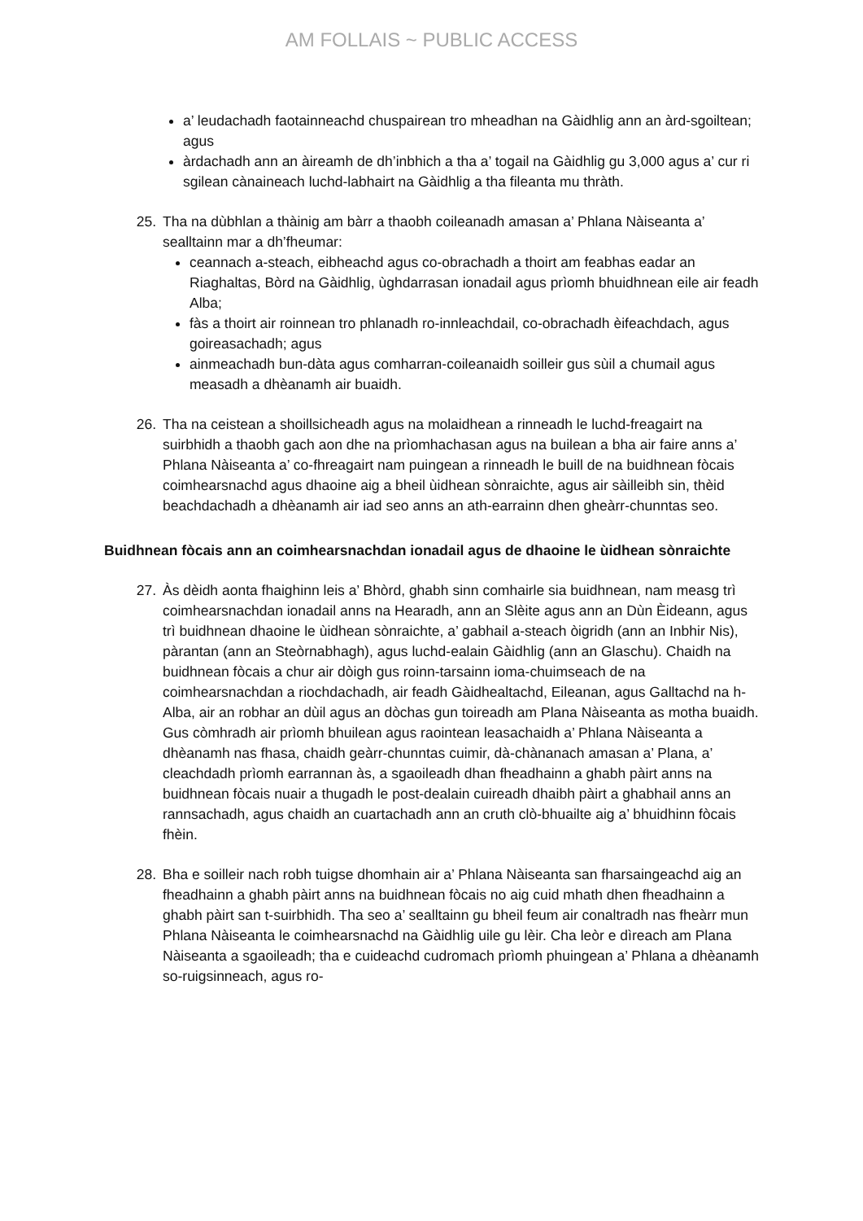AM FOLLAIS ~ PUBLIC ACCESS
a’ leudachadh faotainneachd chuspairean tro mheadhan na Gàidhlig ann an àrd-sgoiltean; agus
àrdachadh ann an àireamh de dh’inbhich a tha a’ togail na Gàidhlig gu 3,000 agus a’ cur ri sgilean cànaineach luchd-labhairt na Gàidhlig a tha fileanta mu thràth.
25. Tha na dùbhlan a thàinig am bàrr a thaobh coileanadh amasan a’ Phlana Nàiseanta a’ sealltainn mar a dh’fheumar:
ceannach a-steach, eibheachd agus co-obrachadh a thoirt am feabhas eadar an Riaghaltas, Bòrd na Gàidhlig, ùghdarrasan ionadail agus prìomh bhuidhnean eile air feadh Alba;
fàs a thoirt air roinnean tro phlanadh ro-innleachdail, co-obrachadh èifeachdach, agus goireasachadh; agus
ainmeachadh bun-dàta agus comharran-coileanaidh soilleir gus sùil a chumail agus measadh a dhèanamh air buaidh.
26. Tha na ceistean a shoillsicheadh agus na molaidhean a rinneadh le luchd-freagairt na suirbhidh a thaobh gach aon dhe na prìomhachasan agus na builean a bha air faire anns a’ Phlana Nàiseanta a’ co-fhreagairt nam puingean a rinneadh le buill de na buidhnean fòcais coimhearsnachd agus dhaoine aig a bheil ùidhean sònraichte, agus air sàilleibh sin, thèid beachdachadh a dhèanamh air iad seo anns an ath-earrainn dhen gheàrr-chunntas seo.
Buidhnean fòcais ann an coimhearsnachdan ionadail agus de dhaoine le ùidhean sònraichte
27. Às dèidh aonta fhaighinn leis a’ Bhòrd, ghabh sinn comhairle sia buidhnean, nam measg trì coimhearsnachdan ionadail anns na Hearadh, ann an Slèite agus ann an Dùn Èideann, agus trì buidhnean dhaoine le ùidhean sònraichte, a’ gabhail a-steach òigridh (ann an Inbhir Nis), pàrantan (ann an Steòrnabhagh), agus luchd-ealain Gàidhlig (ann an Glaschu). Chaidh na buidhnean fòcais a chur air dòigh gus roinn-tarsainn ioma-chuimseach de na coimhearsnachdan a riochdachadh, air feadh Gàidhealtachd, Eileanan, agus Galltachd na h-Alba, air an robhar an dùil agus an dòchas gun toireadh am Plana Nàiseanta as motha buaidh. Gus còmhradh air prìomh bhuilean agus raointean leasachaidh a’ Phlana Nàiseanta a dhèanamh nas fhasa, chaidh geàrr-chunntas cuimir, dà-chànanach amasan a’ Plana, a’ cleachdadh prìomh earrannan às, a sgaoileadh dhan fheadhainn a ghabh pàirt anns na buidhnean fòcais nuair a thugadh le post-dealain cuireadh dhaibh pàirt a ghabhail anns an rannsachadh, agus chaidh an cuartachadh ann an cruth clò-bhuailte aig a’ bhuidhinn fòcais fhèin.
28. Bha e soilleir nach robh tuigse dhomhain air a’ Phlana Nàiseanta san fharsaingeachd aig an fheadhainn a ghabh pàirt anns na buidhnean fòcais no aig cuid mhath dhen fheadhainn a ghabh pàirt san t-suirbhidh. Tha seo a’ sealltainn gu bheil feum air conaltradh nas fheàrr mun Phlana Nàiseanta le coimhearsnachd na Gàidhlig uile gu lèir. Cha leòr e dìreach am Plana Nàiseanta a sgaoileadh; tha e cuideachd cudromach prìomh phuingean a’ Phlana a dhèanamh so-ruigsinneach, agus ro-